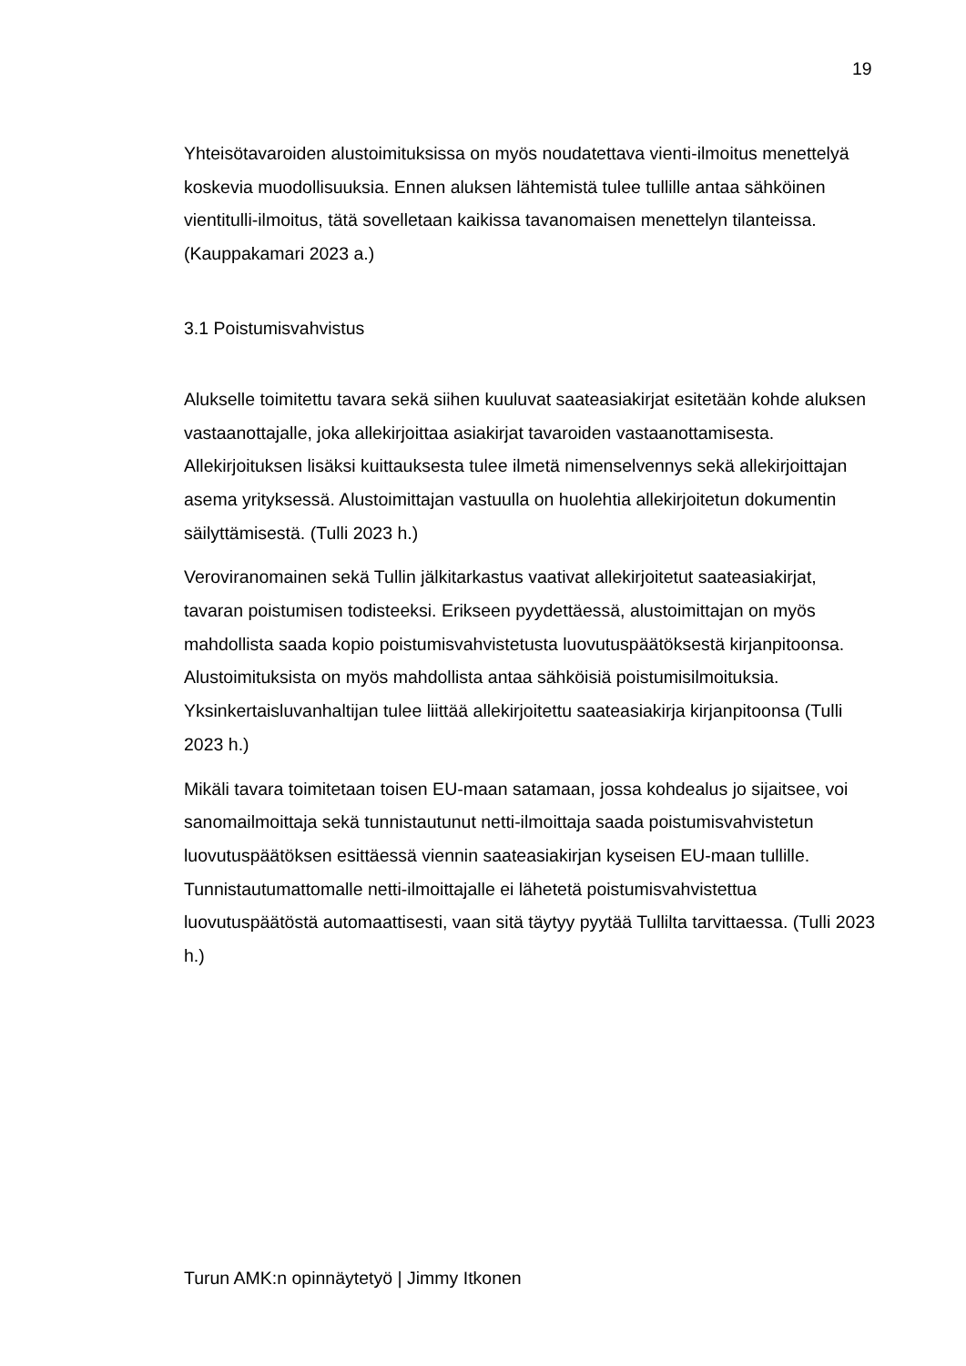19
Yhteisötavaroiden alustoimituksissa on myös noudatettava vienti-ilmoitus menettelyä koskevia muodollisuuksia. Ennen aluksen lähtemistä tulee tullille antaa sähköinen vientitulli-ilmoitus, tätä sovelletaan kaikissa tavanomaisen menettelyn tilanteissa. (Kauppakamari 2023 a.)
3.1 Poistumisvahvistus
Alukselle toimitettu tavara sekä siihen kuuluvat saateasiakirjat esitetään kohde aluksen vastaanottajalle, joka allekirjoittaa asiakirjat tavaroiden vastaanottamisesta. Allekirjoituksen lisäksi kuittauksesta tulee ilmetä nimenselvennys sekä allekirjoittajan asema yrityksessä. Alustoimittajan vastuulla on huolehtia allekirjoitetun dokumentin säilyttämisestä. (Tulli 2023 h.)
Veroviranomainen sekä Tullin jälkitarkastus vaativat allekirjoitetut saateasiakirjat, tavaran poistumisen todisteeksi. Erikseen pyydettäessä, alustoimittajan on myös mahdollista saada kopio poistumisvahvistetusta luovutuspäätöksestä kirjanpitoonsa. Alustoimituksista on myös mahdollista antaa sähköisiä poistumisilmoituksia. Yksinkertaisluvanhaltijan tulee liittää allekirjoitettu saateasiakirja kirjanpitoonsa (Tulli 2023 h.)
Mikäli tavara toimitetaan toisen EU-maan satamaan, jossa kohdealus jo sijaitsee, voi sanomailmoittaja sekä tunnistautunut netti-ilmoittaja saada poistumisvahvistetun luovutuspäätöksen esittäessä viennin saateasiakirjan kyseisen EU-maan tullille. Tunnistautumattomalle netti-ilmoittajalle ei lähetetä poistumisvahvistettua luovutuspäätöstä automaattisesti, vaan sitä täytyy pyytää Tullilta tarvittaessa. (Tulli 2023 h.)
Turun AMK:n opinnäytetyö | Jimmy Itkonen